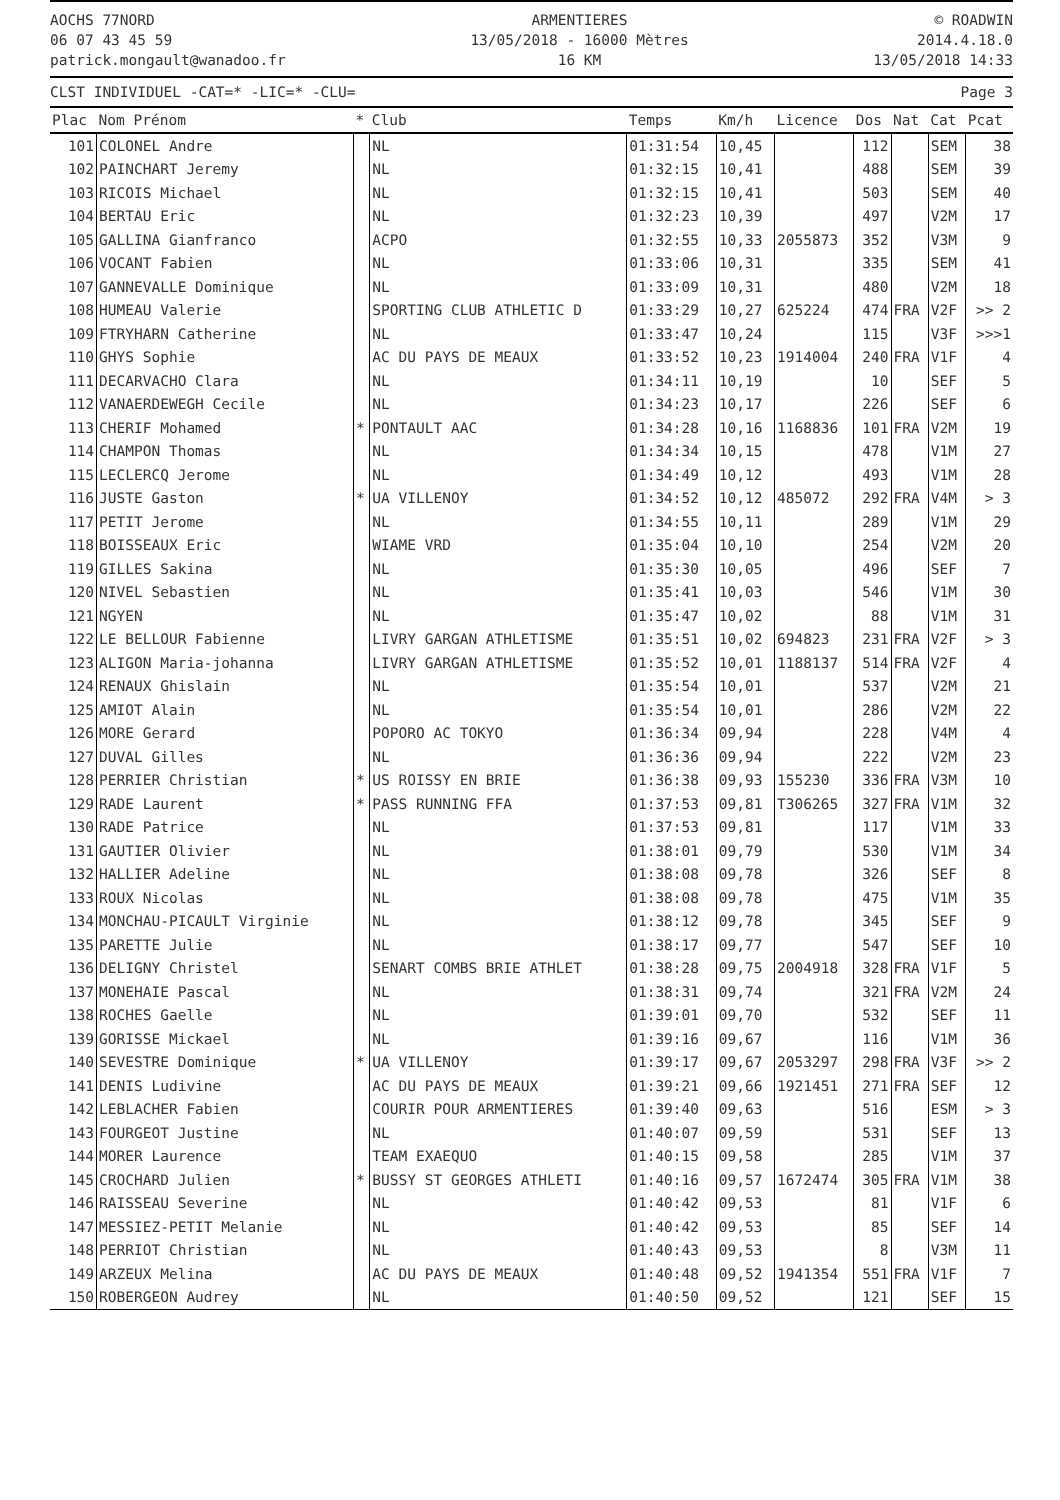AOCHS 77NORD
06 07 43 45 59
patrick.mongault@wanadoo.fr
ARMENTIERES
13/05/2018 - 16000 Mètres
16 KM
© ROADWIN
2014.4.18.0
13/05/2018 14:33
CLST INDIVIDUEL -CAT=* -LIC=* -CLU= Page 3
| Plac | Nom Prénom | * | Club | Temps | Km/h | Licence | Dos | Nat | Cat | Pcat |
| --- | --- | --- | --- | --- | --- | --- | --- | --- | --- | --- |
| 101 | COLONEL Andre | | NL | 01:31:54 | 10,45 | | 112 | | SEM | 38 |
| 102 | PAINCHART Jeremy | | NL | 01:32:15 | 10,41 | | 488 | | SEM | 39 |
| 103 | RICOIS Michael | | NL | 01:32:15 | 10,41 | | 503 | | SEM | 40 |
| 104 | BERTAU Eric | | NL | 01:32:23 | 10,39 | | 497 | | V2M | 17 |
| 105 | GALLINA Gianfranco | | ACPO | 01:32:55 | 10,33 | 2055873 | 352 | | V3M | 9 |
| 106 | VOCANT Fabien | | NL | 01:33:06 | 10,31 | | 335 | | SEM | 41 |
| 107 | GANNEVALLE Dominique | | NL | 01:33:09 | 10,31 | | 480 | | V2M | 18 |
| 108 | HUMEAU Valerie | | SPORTING CLUB ATHLETIC D | 01:33:29 | 10,27 | 625224 | 474 | FRA | V2F | >> 2 |
| 109 | FTRYHARN Catherine | | NL | 01:33:47 | 10,24 | | 115 | | V3F | >>>1 |
| 110 | GHYS Sophie | | AC DU PAYS DE MEAUX | 01:33:52 | 10,23 | 1914004 | 240 | FRA | V1F | 4 |
| 111 | DECARVACHO Clara | | NL | 01:34:11 | 10,19 | | 10 | | SEF | 5 |
| 112 | VANAERDEWEGH Cecile | | NL | 01:34:23 | 10,17 | | 226 | | SEF | 6 |
| 113 | CHERIF Mohamed | * | PONTAULT AAC | 01:34:28 | 10,16 | 1168836 | 101 | FRA | V2M | 19 |
| 114 | CHAMPON Thomas | | NL | 01:34:34 | 10,15 | | 478 | | V1M | 27 |
| 115 | LECLERCQ Jerome | | NL | 01:34:49 | 10,12 | | 493 | | V1M | 28 |
| 116 | JUSTE Gaston | * | UA VILLENOY | 01:34:52 | 10,12 | 485072 | 292 | FRA | V4M | > 3 |
| 117 | PETIT Jerome | | NL | 01:34:55 | 10,11 | | 289 | | V1M | 29 |
| 118 | BOISSEAUX Eric | | WIAME VRD | 01:35:04 | 10,10 | | 254 | | V2M | 20 |
| 119 | GILLES Sakina | | NL | 01:35:30 | 10,05 | | 496 | | SEF | 7 |
| 120 | NIVEL Sebastien | | NL | 01:35:41 | 10,03 | | 546 | | V1M | 30 |
| 121 | NGYEN | | NL | 01:35:47 | 10,02 | | 88 | | V1M | 31 |
| 122 | LE BELLOUR Fabienne | | LIVRY GARGAN ATHLETISME | 01:35:51 | 10,02 | 694823 | 231 | FRA | V2F | > 3 |
| 123 | ALIGON Maria-johanna | | LIVRY GARGAN ATHLETISME | 01:35:52 | 10,01 | 1188137 | 514 | FRA | V2F | 4 |
| 124 | RENAUX Ghislain | | NL | 01:35:54 | 10,01 | | 537 | | V2M | 21 |
| 125 | AMIOT Alain | | NL | 01:35:54 | 10,01 | | 286 | | V2M | 22 |
| 126 | MORE Gerard | | POPORO AC TOKYO | 01:36:34 | 09,94 | | 228 | | V4M | 4 |
| 127 | DUVAL Gilles | | NL | 01:36:36 | 09,94 | | 222 | | V2M | 23 |
| 128 | PERRIER Christian | * | US ROISSY EN BRIE | 01:36:38 | 09,93 | 155230 | 336 | FRA | V3M | 10 |
| 129 | RADE Laurent | * | PASS RUNNING FFA | 01:37:53 | 09,81 | T306265 | 327 | FRA | V1M | 32 |
| 130 | RADE Patrice | | NL | 01:37:53 | 09,81 | | 117 | | V1M | 33 |
| 131 | GAUTIER Olivier | | NL | 01:38:01 | 09,79 | | 530 | | V1M | 34 |
| 132 | HALLIER Adeline | | NL | 01:38:08 | 09,78 | | 326 | | SEF | 8 |
| 133 | ROUX Nicolas | | NL | 01:38:08 | 09,78 | | 475 | | V1M | 35 |
| 134 | MONCHAU-PICAULT Virginie | | NL | 01:38:12 | 09,78 | | 345 | | SEF | 9 |
| 135 | PARETTE Julie | | NL | 01:38:17 | 09,77 | | 547 | | SEF | 10 |
| 136 | DELIGNY Christel | | SENART COMBS BRIE ATHLET | 01:38:28 | 09,75 | 2004918 | 328 | FRA | V1F | 5 |
| 137 | MONEHAIE Pascal | | NL | 01:38:31 | 09,74 | | 321 | FRA | V2M | 24 |
| 138 | ROCHES Gaelle | | NL | 01:39:01 | 09,70 | | 532 | | SEF | 11 |
| 139 | GORISSE Mickael | | NL | 01:39:16 | 09,67 | | 116 | | V1M | 36 |
| 140 | SEVESTRE Dominique | * | UA VILLENOY | 01:39:17 | 09,67 | 2053297 | 298 | FRA | V3F | >> 2 |
| 141 | DENIS Ludivine | | AC DU PAYS DE MEAUX | 01:39:21 | 09,66 | 1921451 | 271 | FRA | SEF | 12 |
| 142 | LEBLACHER Fabien | | COURIR POUR ARMENTIERES | 01:39:40 | 09,63 | | 516 | | ESM | > 3 |
| 143 | FOURGEOT Justine | | NL | 01:40:07 | 09,59 | | 531 | | SEF | 13 |
| 144 | MORER Laurence | | TEAM EXAEQUO | 01:40:15 | 09,58 | | 285 | | V1M | 37 |
| 145 | CROCHARD Julien | * | BUSSY ST GEORGES ATHLETI | 01:40:16 | 09,57 | 1672474 | 305 | FRA | V1M | 38 |
| 146 | RAISSEAU Severine | | NL | 01:40:42 | 09,53 | | 81 | | V1F | 6 |
| 147 | MESSIEZ-PETIT Melanie | | NL | 01:40:42 | 09,53 | | 85 | | SEF | 14 |
| 148 | PERRIOT Christian | | NL | 01:40:43 | 09,53 | | 8 | | V3M | 11 |
| 149 | ARZEUX Melina | | AC DU PAYS DE MEAUX | 01:40:48 | 09,52 | 1941354 | 551 | FRA | V1F | 7 |
| 150 | ROBERGEON Audrey | | NL | 01:40:50 | 09,52 | | 121 | | SEF | 15 |